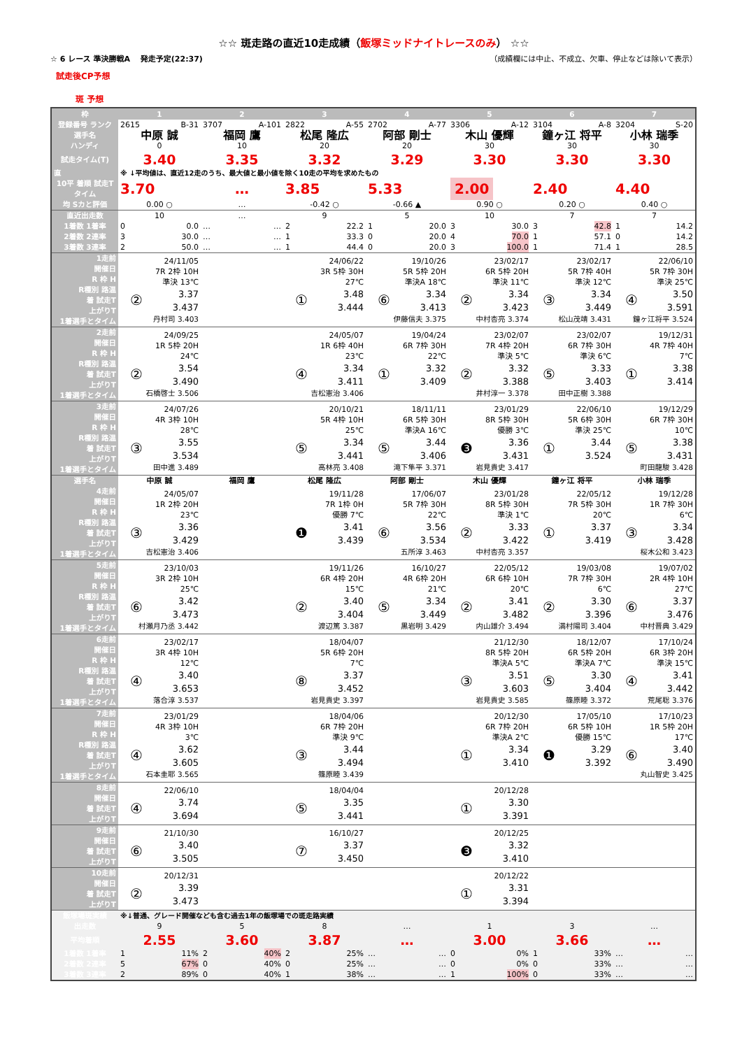☆☆ 斑走路の直近10走成績（飯塚ミッドナイトレースのみ） ☆☆
☆ 6 レース 準決勝戦A　 発走予定(22:37) （成績欄には中止、不成立、欠車、停止などは除いて表示）
試走後CP予想
斑 予想
| 枠 | 1 | 2 | 3 | 4 | 5 | 6 | 7 |
| --- | --- | --- | --- | --- | --- | --- | --- |
| 登録番号 ランク | 2615 B-31 | 3707 A-101 | 2822 A-55 | 2702 A-77 | 3306 A-12 | 3104 A-8 | 3204 S-20 |
| 選手名 | 中原 誠 | 福岡 鷹 | 松尾 隆広 | 阿部 剛士 | 木山 優輝 | 鐘ヶ江 将平 | 小林 瑞季 |
| ハンディ | 0 | 10 | 20 | 20 | 30 | 30 | 30 |
| 試走タイム(T) | 3.40 | 3.35 | 3.32 | 3.29 | 3.30 | 3.30 | 3.30 |
| 直 | ※ ↓平均値は、直近12走のうち、最大値と最小値を除く10走の平均を求めたもの | | | | | | |
| 10平 着順 試走T タイム | 3.70 | … | 3.85 | 5.33 | 2.00 | 2.40 | 4.40 |
| 均 Sカと評価 | 0.00 ○ | … | -0.42 ○ | -0.66 ▲ | 0.90 ○ | 0.20 ○ | 0.40 ○ |
| 直近出走数 | 10 | … | 9 | 5 | 10 | 7 | 7 |
| 1着数 1着率 | 0 0.0 | … … | 2 22.2 | 1 20.0 | 3 30.0 | 3 42.8 | 1 14.2 |
| 2着数 2連率 | 3 30.0 | … … | 1 33.3 | 0 20.0 | 4 70.0 | 1 57.1 | 0 14.2 |
| 3着数 3連率 | 2 50.0 | … … | 1 44.4 | 0 20.0 | 3 100.0 | 1 71.4 | 1 28.5 |
| 1走前 開催日 R 枠 H R種別 路温 着 試走T 上がりT 1着選手とタイム | 24/11/05 7R 2枠 10H 準決 13℃ ② 3.37 3.437 丹村司 3.403 | | 24/06/22 3R 5枠 30H 27℃ ① 3.48 3.444 | 19/10/26 5R 5枠 20H 準決A 18℃ ⑥ 3.34 3.413 伊藤信夫 3.375 | 23/02/17 6R 5枠 20H 準決 11℃ ② 3.34 3.423 中村杏亮 3.374 | 23/02/17 5R 7枠 40H 準決 12℃ ③ 3.34 3.449 松山茂靖 3.431 | 22/06/10 5R 7枠 30H 準決 25℃ ④ 3.50 3.591 鐘ヶ江将平 3.524 |
| 2走前 開催日 R 枠 H R種別 路温 着 試走T 上がりT 1着選手とタイム | 24/09/25 1R 5枠 20H 24℃ ② 3.54 3.490 石橋啓士 3.506 | | 24/05/07 1R 6枠 40H 23℃ ④ 3.34 3.411 吉松憲治 3.406 | 19/04/24 6R 7枠 30H 22℃ ① 3.32 3.409 | 23/02/07 7R 4枠 20H 準決 5℃ ② 3.32 3.388 井村淳一 3.378 | 23/02/07 6R 7枠 30H 準決 6℃ ⑤ 3.33 3.403 田中正樹 3.388 | 19/12/31 4R 7枠 40H 7℃ ① 3.38 3.414 |
| 3走前 開催日 R 枠 H R種別 路温 着 試走T 上がりT 1着選手とタイム | 24/07/26 4R 3枠 10H 28℃ ③ 3.55 3.534 田中進 3.489 | | 20/10/21 5R 4枠 10H 25℃ ⑤ 3.34 3.441 高林亮 3.408 | 18/11/11 6R 5枠 30H 準決A 16℃ ⑤ 3.44 3.406 滝下隼平 3.371 | 23/01/29 8R 5枠 30H 優勝 3℃ ❸ 3.36 3.431 岩見貴史 3.417 | 22/06/10 5R 6枠 30H 準決 25℃ ① 3.44 3.524 | 19/12/29 6R 7枠 30H 10℃ ⑤ 3.38 3.431 町田龍駿 3.428 |
| 選手名 | 中原 誠 | 福岡 鷹 | 松尾 隆広 | 阿部 剛士 | 木山 優輝 | 鐘ヶ江 将平 | 小林 瑞季 |
| 4走前 開催日 R 枠 H R種別 路温 着 試走T 上がりT 1着選手とタイム | 24/05/07 1R 2枠 20H 23℃ ③ 3.36 3.429 吉松憲治 3.406 | | 19/11/28 7R 1枠 0H 優勝 7℃ ❶ 3.41 3.439 | 17/06/07 5R 7枠 30H 22℃ ⑥ 3.56 3.534 五所淳 3.463 | 23/01/28 8R 5枠 30H 準決 1℃ ② 3.33 3.422 中村杏亮 3.357 | 22/05/12 7R 5枠 30H 20℃ ① 3.37 3.419 | 19/12/28 1R 7枠 30H 6℃ ③ 3.34 3.428 桜木公和 3.423 |
| 5走前 開催日 R 枠 H R種別 路温 着 試走T 上がりT 1着選手とタイム | 23/10/03 3R 2枠 10H 25℃ ⑥ 3.42 3.473 村瀬月乃丞 3.442 | | 19/11/26 6R 4枠 20H 15℃ ② 3.40 3.404 渡辺篤 3.387 | 16/10/27 4R 6枠 20H 21℃ ⑤ 3.34 3.449 黒岩明 3.429 | 22/05/12 6R 6枠 10H 20℃ ② 3.41 3.482 内山雄介 3.494 | 19/03/08 7R 7枠 30H 6℃ ② 3.30 3.396 満村陽司 3.404 | 19/07/02 2R 4枠 10H 27℃ ⑥ 3.37 3.476 中村晋典 3.429 |
| 6走前 開催日 R 枠 H R種別 路温 着 試走T 上がりT 1着選手とタイム | 23/02/17 3R 4枠 10H 12℃ ④ 3.40 3.653 落合淳 3.537 | | 18/04/07 5R 6枠 20H 7℃ ⑧ 3.37 3.452 岩見貴史 3.397 | | 21/12/30 8R 5枠 20H 準決A 5℃ ③ 3.51 3.603 岩見貴史 3.585 | 18/12/07 6R 5枠 20H 準決A 7℃ ⑤ 3.30 3.404 篠原睦 3.372 | 17/10/24 6R 3枠 20H 準決 15℃ ④ 3.41 3.442 荒尾聡 3.376 |
| 7走前 開催日 R 枠 H R種別 路温 着 試走T 上がりT 1着選手とタイム | 23/01/29 4R 3枠 10H 3℃ ④ 3.62 3.605 石本圭耶 3.565 | | 18/04/06 6R 7枠 20H 準決 9℃ ③ 3.44 3.494 篠原睦 3.439 | | 20/12/30 6R 7枠 20H 準決A 2℃ ① 3.34 3.410 | 17/05/10 6R 5枠 10H 優勝 15℃ ❶ 3.29 3.392 | 17/10/23 1R 5枠 20H 17℃ ⑥ 3.40 3.490 丸山智史 3.425 |
| 8走前 開催日 着 試走T 上がりT | 22/06/10 ④ 3.74 3.694 | | 18/04/04 ⑤ 3.35 3.441 | | 20/12/28 ① 3.30 3.391 | | |
| 9走前 開催日 着 試走T 上がりT | 21/10/30 ⑥ 3.40 3.505 | | 16/10/27 ⑦ 3.37 3.450 | | 20/12/25 ❸ 3.32 3.410 | | |
| 10走前 開催日 着 試走T 上がりT | 20/12/31 ② 3.39 3.473 | | | | 20/12/22 ① 3.31 3.394 | | |
| 飯塚場斑実績 | ※↓普通、グレード開催なども含む過去1年の飯塚場での斑走路実績 | | | | | | |
| 出走数 | 9 | 5 | 8 | … | 1 | 3 | … |
| 平均着順 | 2.55 | 3.60 | 3.87 | … | 3.00 | 3.66 | … |
| 1着数 1着率 | 1 11% | 2 40% | 2 25% | … … | 0 0% | 1 33% | … … |
| 2着数 2連率 | 5 67% | 0 40% | 0 25% | … … | 0 0% | 0 33% | … … |
| 3着数 3連率 | 2 89% | 0 40% | 1 38% | … … | 1 100% | 0 33% | … … |